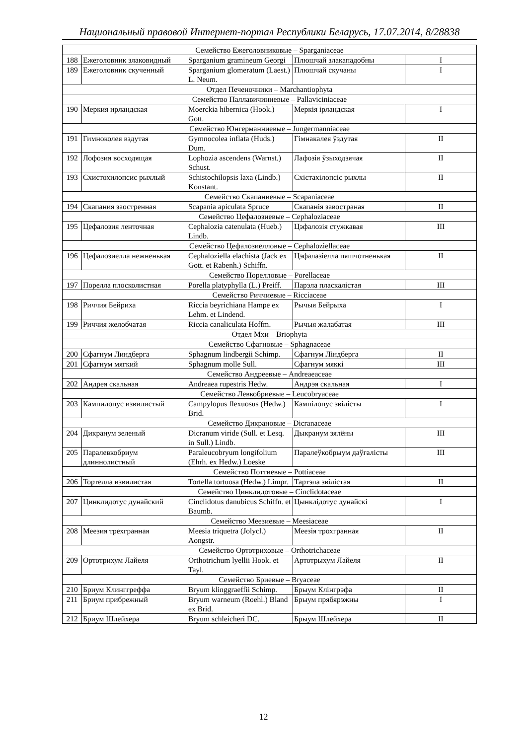Национальный правовой Интернет-портал Республики Беларусь, 17.07.2014, 8/28838
| Семейство Ежеголовниковые – Sparganiaceae | | | | |
| 188 | Ежеголовник злаковидный | Sparganium gramineum Georgi | Плюшчай злакападобны | I |
| 189 | Ежеголовник скученный | Sparganium glomeratum (Laest.) L. Neum. | Плюшчай скучаны | I |
| Отдел Печеночники – Marchantiophyta | | | | |
| Семейство Паллавичиниевые – Pallaviciniaceae | | | | |
| 190 | Меркия ирландская | Moerckia hibernica (Hook.) Gott. | Меркія ірландская | I |
| Семейство Юнгерманниевые – Jungermanniaceae | | | | |
| 191 | Гимноколея вздутая | Gymnocolea inflata (Huds.) Dum. | Гімнакалея ўздутая | II |
| 192 | Лофозия восходящая | Lophozia ascendens (Warnst.) Schust. | Лафозія ўзыходзячая | II |
| 193 | Схистохилопсис рыхлый | Schistochilopsis laxa (Lindb.) Konstant. | Схістахілопсіс рыхлы | II |
| Семейство Скапаниевые – Scapaniaceae | | | | |
| 194 | Скапания заостренная | Scapania apiculata Spruce | Скапанія завостраная | II |
| Семейство Цефалозиевые – Cephaloziaceae | | | | |
| 195 | Цефалозия ленточная | Cephalozia catenulata (Hueb.) Lindb. | Цэфалозія стужкавая | III |
| Семейство Цефалозиелловые – Cephaloziellaceae | | | | |
| 196 | Цефалозиелла нежненькая | Cephaloziella elachista (Jack ex Gott. et Rabenh.) Schiffn. | Цэфалазіелла пяшчотненькая | II |
| Семейство Порелловые – Porellaceae | | | | |
| 197 | Порелла плосколистная | Porella platyphylla (L.) Preiff. | Парэла пласкалістая | III |
| Семейство Риччиевые – Ricciaceae | | | | |
| 198 | Риччия Бейриха | Riccia beyrichiana Hampe ex Lehm. et Lindend. | Рычыя Бейрыха | I |
| 199 | Риччия желобчатая | Riccia canaliculata Hoffm. | Рычыя жалабатая | III |
| Отдел Мхи – Briophyta | | | | |
| Семейство Сфагновые – Sphagnaceae | | | | |
| 200 | Сфагнум Линдберга | Sphagnum lindbergii Schimp. | Сфагнум Ліндберга | II |
| 201 | Сфагнум мягкий | Sphagnum molle Sull. | Сфагнум мяккі | III |
| Семейство Андреевые – Andreaeaceae | | | | |
| 202 | Андрея скальная | Andreaea rupestris Hedw. | Андрэя скальная | I |
| Семейство Левкобриевые – Leucobryaceae | | | | |
| 203 | Кампилопус извилистый | Campylopus flexuosus (Hedw.) Brid. | Кампілопус звілісты | I |
| Семейство Дикрановые – Dicranaceae | | | | |
| 204 | Дикранум зеленый | Dicranum viride (Sull. et Lesq. in Sull.) Lindb. | Дыкранум зялёны | III |
| 205 | Паралевкобриум длиннолистный | Paraleucobryum longifolium (Ehrh. ex Hedw.) Loeske | Паралеўкобрыум даўгалісты | III |
| Семейство Поттиевые – Pottiaceae | | | | |
| 206 | Тортелла извилистая | Tortella tortuosa (Hedw.) Limpr. | Тартэла звілістая | II |
| Семейство Цинклидотовые – Cinclidotaceae | | | | |
| 207 | Цинклидотус дунайский | Cinclidotus danubicus Schiffn. et Baumb. | Цынклідотус дунайскі | I |
| Семейство Меезиевые – Meesiaceae | | | | |
| 208 | Меезия трехгранная | Meesia triquetra (Jolycl.) Aongstr. | Меезія трохгранная | II |
| Семейство Ортотриховые – Orthotrichaceae | | | | |
| 209 | Ортотрихум Лайеля | Orthotrichum lyellii Hook. et Tayl. | Артотрыхум Лайеля | II |
| Семейство Бриевые – Bryaceae | | | | |
| 210 | Бриум Клинггреффа | Bryum klinggraeffii Schimp. | Брыум Клінгрэфа | II |
| 211 | Бриум прибрежный | Bryum warneum (Roehl.) Bland ex Brid. | Брыум прябярэжны | I |
| 212 | Бриум Шлейхера | Bryum schleicheri DC. | Брыум Шлейхера | II |
12